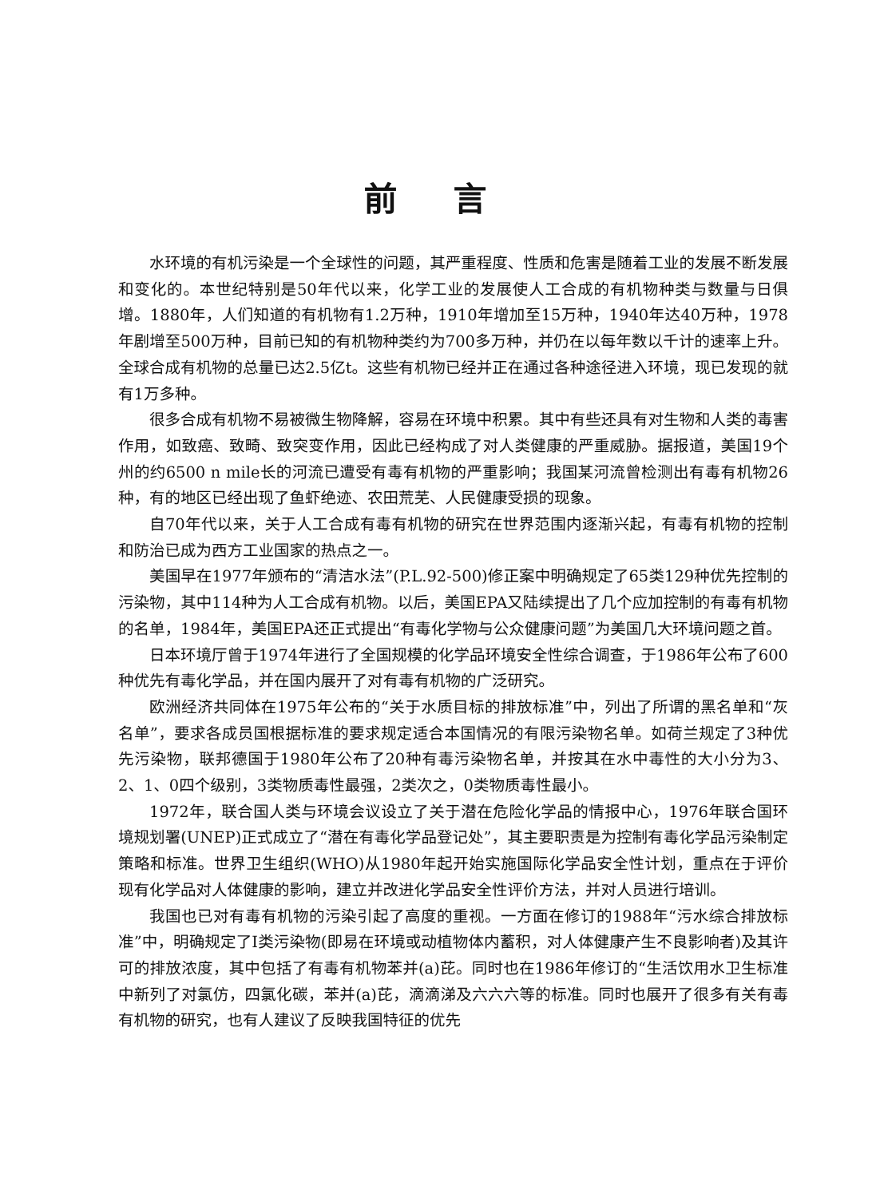前言
水环境的有机污染是一个全球性的问题，其严重程度、性质和危害是随着工业的发展不断发展和变化的。本世纪特别是50年代以来，化学工业的发展使人工合成的有机物种类与数量与日俱增。1880年，人们知道的有机物有1.2万种，1910年增加至15万种，1940年达40万种，1978年剧增至500万种，目前已知的有机物种类约为700多万种，并仍在以每年数以千计的速率上升。全球合成有机物的总量已达2.5亿t。这些有机物已经并正在通过各种途径进入环境，现已发现的就有1万多种。
很多合成有机物不易被微生物降解，容易在环境中积累。其中有些还具有对生物和人类的毒害作用，如致癌、致畸、致突变作用，因此已经构成了对人类健康的严重威胁。据报道，美国19个州的约6500 n mile长的河流已遭受有毒有机物的严重影响；我国某河流曾检测出有毒有机物26种，有的地区已经出现了鱼虾绝迹、农田荒芜、人民健康受损的现象。
自70年代以来，关于人工合成有毒有机物的研究在世界范围内逐渐兴起，有毒有机物的控制和防治已成为西方工业国家的热点之一。
美国早在1977年颁布的“清洁水法”(P.L.92-500)修正案中明确规定了65类129种优先控制的污染物，其中114种为人工合成有机物。以后，美国EPA又陆续提出了几个应加控制的有毒有机物的名单，1984年，美国EPA还正式提出“有毒化学物与公众健康问题”为美国几大环境问题之首。
日本环境厅曾于1974年进行了全国规模的化学品环境安全性综合调查，于1986年公布了600种优先有毒化学品，并在国内展开了对有毒有机物的广泛研究。
欧洲经济共同体在1975年公布的“关于水质目标的排放标准”中，列出了所谓的黑名单和“灰名单”，要求各成员国根据标准的要求规定适合本国情况的有限污染物名单。如荷兰规定了3种优先污染物，联邦德国于1980年公布了20种有毒污染物名单，并按其在水中毒性的大小分为3、2、1、0四个级别，3类物质毒性最强，2类次之，0类物质毒性最小。
1972年，联合国人类与环境会议设立了关于潜在危险化学品的情报中心，1976年联合国环境规划署(UNEP)正式成立了“潜在有毒化学品登记处”，其主要职责是为控制有毒化学品污染制定策略和标准。世界卫生组织(WHO)从1980年起开始实施国际化学品安全性计划，重点在于评价现有化学品对人体健康的影响，建立并改进化学品安全性评价方法，并对人员进行培训。
我国也已对有毒有机物的污染引起了高度的重视。一方面在修订的1988年“污水综合排放标准”中，明确规定了I类污染物(即易在环境或动植物体内蓄积，对人体健康产生不良影响者)及其许可的排放浓度，其中包括了有毒有机物苯并(a)芘。同时也在1986年修订的“生活饮用水卫生标准中新列了对氯仿，四氯化碳，苯并(a)芘，滴滴涕及六六六等的标准。同时也展开了很多有关有毒有机物的研究，也有人建议了反映我国特征的优先